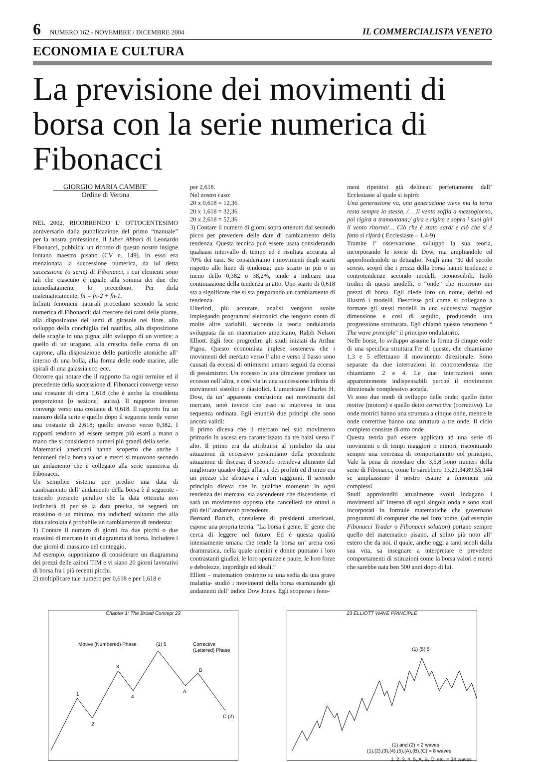6 NUMERO 162 - NOVEMBRE / DICEMBRE 2004 IL COMMERCIALISTA VENETO
ECONOMIA E CULTURA
La previsione dei movimenti di borsa con la serie numerica di Fibonacci
GIORGIO MARIA CAMBIE'
Ordine di Verona
NEL 2002, RICORRENDO L’ OTTOCENTESIMO anniversario dalla pubblicazione del primo “manuale” per la nostra professione, il Liber Abbaci di Leonardo Fibonacci, pubblicai un ricordo di questo nostro insigne lontano maestro pisano (CV n. 149). In esso era menzionata la successione numerica, da lui detta successione (o serie) di Fibonacci, i cui elementi sono tali che ciascuno è uguale alla somma dei due che immediatamente lo precedono. Per dirla matematicamente: fn = fn-2 + fn-1.
Infiniti fenomeni naturali procedano secondo la serie numerica di Fibonacci: dal crescere dei rami delle piante, alla disposizione dei semi di girasole nel fiore, allo sviluppo della conchiglia del nautilus, alla disposizione delle scaglie in una pigna; allo sviluppo di un vortice; a quello di un uragano, alla crescita delle corna di un caprone, alla disposizione delle particelle atomiche all’ interno di una bolla, alla forma delle onde marine, alle spirali di una galassia ecc. ecc..
Occorre qui notare che il rapporto fra ogni termine ed il precedente della successione di Fibonacci converge verso una costante di circa 1,618 (che è anche la cosiddetta proporzione [o sezione] aurea). Il rapporto inverso converge verso una costante di 0,618. Il rapporto fra un numero della serie e quello dopo il seguente tende verso una costante di 2,618; quello inverso verso 0,382. I rapporti tendono ad essere sempre più esatti a mano a mano che si considerano numeri più grandi della serie.
Matematici americani hanno scoperto che anche i fenomeni della borsa valori e merci si muovono secondo un andamento che è collegato alla serie numerica di Fibonacci.
Un semplice sistema per predire una data di cambiamento dell’ andamento della borsa è il seguente - tenendo presente peraltro che la data ottenuta non indicherà di per sè la data precisa, né segnerà un massimo o un minimo, ma indicherà soltanto che alla data calcolata è probabile un cambiamento di tendenza:
1) Contare il numero di giorni fra due picchi o due massimi di mercato in un diagramma di borsa. Includere i due giorni di massimo nel conteggio.
Ad esempio, supponiamo di considerare un diagramma dei prezzi delle azioni TIM e vi siano 20 giorni lavorativi di borsa fra i più recenti picchi.
2) moltiplicare tale numero per 0,618 e per 1,618 e
per 2,618.
Nel nostro caso:
20 x 0,618 = 12,36
20 x 1,618 = 32,36
20 x 2,618 = 52,36
3) Contare il numero di giorni sopra ottenuto dal secondo picco per prevedere delle date di cambiamento della tendenza. Questa tecnica può essere usata considerando qualsiasi intervallo di tempo ed è risultata accurata al 70% dei casi. Se consideriamo i movimenti degli scarti rispetto alle linee di tendenza; uno scarto in più o in meno dello 0,382 o 38,2%, tende a indicare una continuazione della tendenza in atto. Uno scarto di 0,618 sta a significare che si sta preparando un cambiamento di tendenza.
Ulteriori, più accurate, analisi vengono svolte impiegando programmi elettronici che tengono conto di molte altre variabili, secondo la teoria ondulatoria sviluppata da un matematico americano, Ralph Nelson Elliott. Egli fece progredire gli studi iniziati da Arthur Pigou. Questo economista inglese sosteneva che i movimenti del mercato verso l’ alto e verso il basso sono causati da eccessi di ottimismo umano seguiti da eccessi di pessimismo. Un eccesso in una direzione produce un eccesso nell’altra, e così via in una successione infinita di movimenti sistolici e diastolici. L’americano Charles H. Dow, da un’ apparente confusione nei movimenti del mercato, notò invece che esso si muoveva in una sequenza ordinata. Egli enunciò due principi che sono ancora validi:
Il primo diceva che il mercato nel suo movimento primario in ascesa era caratterizzato da tre balzi verso l’ alto. Il primo era da attribuirsi al rimbalzo da una situazione di eccessivo pessimismo della precedente situazione di discesa; il secondo prendeva alimento dal migliorato quadro degli affari e dei profitti ed il terzo era un prezzo che sfruttava i valori raggiunti. Il secondo principio diceva che in qualche momento in ogni tendenza del mercato, sia ascendente che discendente, ci sarà un movimento opposto che cancellerà tre ottavi o più dell’ andamento precedente.
Bernard Baruch, consulente di presidenti americani, espose una propria teoria. “La borsa è gente. E’ gente che cerca di leggere nel futuro. Ed è questa qualità intensamente umana che rende la borsa un’ arena così drammatica, nella quale uomini e donne puntano i loro contrastanti giudizi, le loro speranze e paure, le loro forze e debolezze, ingordigie ed ideali.”
Elliott – matematico costretto su una sedia da una grave malattia- studiò i movimenti della borsa esaminando gli andamenti dell’ indice Dow Jones. Egli scoperse i feno-
meni ripetitivi già delineati perfettamente dall’ Ecclesiaste al quale si ispirò:
Una generazione va, una generazione viene ma la terra resta sempre la stessa. /… Il vento soffia a mezzogiorno, poi rigira a tramontana;/ gira e rigira e sopra i suoi giri il vento ritorna/… Ciò che è stato sarà/ e ciò che si è fatto si rifarà ( Ecclesiaste – 1,4-9)
Tramite l’ osservazione, sviluppò la sua teoria, incorporando le teorie di Dow, ma ampliandole ed approfondendole in dettaglio. Negli anni ’30 del secolo scorso, scoprì che i prezzi della borsa hanno tendenze e controtendenze secondo modelli riconoscibili. Isolò tredici di questi modelli, o “onde” che ricorrono nei prezzi di borsa. Egli diede loro un nome, definì ed illustrò i modelli. Descrisse poi come si collegano a formare gli stessi modelli in una successiva maggior dimensione e così di seguito, producendo una progressione strutturata. Egli chiamò questo fenomeno “ The wave principle” il principio ondulatorio.
Nelle borse, lo sviluppo assume la forma di cinque onde di una specifica struttura.Tre di queste, che chiamiamo 1,3 e 5 effettuano il movimento direzionale. Sono separate da due interruzioni in controtendenza che chiamiamo 2 e 4. Le due interruzioni sono apparentemente indispensabili perché il movimento direzionale complessivo accada.
Vi sono due modi di sviluppo delle onde: quello detto motive (motore) e quello detto corrective (correttivo). Le onde motrici hanno una struttura a cinque onde, mentre le onde correttive hanno una struttura a tre onde. Il ciclo completo consiste di otto onde .
Questa teoria può essere applicata ad una serie di movimenti e di tempi maggiori o minori, riscontrando sempre una coerenza di comportamento col principio. Vale la pena di ricordare che 3,5,8 sono numeri della serie di Fibonacci, come lo sarebbero 13,21,34,89,55,144 se ampliassimo il nostro esame a fenomeni più complessi.
Studi approfonditi attualmente svolti indagano i movimenti all’ interno di ogni singola onda e sono stati incorporati in formule matematiche che governano programmi di computer che nel loro nome, (ad esempio Fibonacci Trader o Fibonacci solution) portano sempre quello del matematico pisano, al solito più noto all’ estero che da noi, il quale, anche oggi a tanti secoli dalla sua vita, sa insegnare a interpretare e prevedere comportamenti di istituzioni come la borsa valori e merci che sarebbe nata ben 500 anni dopo di lui.
Chapter 1: The Broad Concept 23
Motive (Numbered) Phase
Corrective
(Lettered) Phase
1
2
3
4
(1) 5
A
B
C (2)
23 ELLIOTT WAVE PRINCIPLE
(1) (5) 5
(1) and (2) = 2 waves
(1),(2),(3),(4),(5),(A),(B),(C) = 8 waves
1, 2, 3, 4, 5, A, B, C, etc. = 34 waves